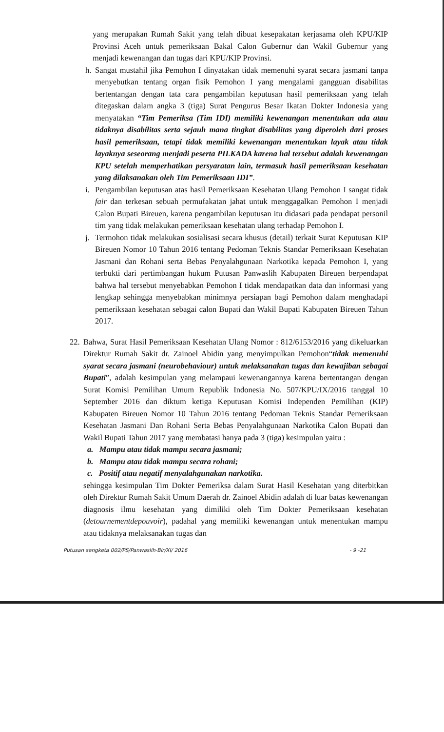yang merupakan Rumah Sakit yang telah dibuat kesepakatan kerjasama oleh KPU/KIP Provinsi Aceh untuk pemeriksaan Bakal Calon Gubernur dan Wakil Gubernur yang menjadi kewenangan dan tugas dari KPU/KIP Provinsi.
h. Sangat mustahil jika Pemohon I dinyatakan tidak memenuhi syarat secara jasmani tanpa menyebutkan tentang organ fisik Pemohon I yang mengalami gangguan disabilitas bertentangan dengan tata cara pengambilan keputusan hasil pemeriksaan yang telah ditegaskan dalam angka 3 (tiga) Surat Pengurus Besar Ikatan Dokter Indonesia yang menyatakan “Tim Pemeriksa (Tim IDI) memiliki kewenangan menentukan ada atau tidaknya disabilitas serta sejauh mana tingkat disabilitas yang diperoleh dari proses hasil pemeriksaan, tetapi tidak memiliki kewenangan menentukan layak atau tidak layaknya seseorang menjadi peserta PILKADA karena hal tersebut adalah kewenangan KPU setelah memperhatikan persyaratan lain, termasuk hasil pemeriksaan kesehatan yang dilaksanakan oleh Tim Pemeriksaan IDI”.
i. Pengambilan keputusan atas hasil Pemeriksaan Kesehatan Ulang Pemohon I sangat tidak fair dan terkesan sebuah permufakatan jahat untuk menggagalkan Pemohon I menjadi Calon Bupati Bireuen, karena pengambilan keputusan itu didasari pada pendapat personil tim yang tidak melakukan pemeriksaan kesehatan ulang terhadap Pemohon I.
j. Termohon tidak melakukan sosialisasi secara khusus (detail) terkait Surat Keputusan KIP Bireuen Nomor 10 Tahun 2016 tentang Pedoman Teknis Standar Pemeriksaan Kesehatan Jasmani dan Rohani serta Bebas Penyalahgunaan Narkotika kepada Pemohon I, yang terbukti dari pertimbangan hukum Putusan Panwaslih Kabupaten Bireuen berpendapat bahwa hal tersebut menyebabkan Pemohon I tidak mendapatkan data dan informasi yang lengkap sehingga menyebabkan minimnya persiapan bagi Pemohon dalam menghadapi pemeriksaan kesehatan sebagai calon Bupati dan Wakil Bupati Kabupaten Bireuen Tahun 2017.
22.
Bahwa, Surat Hasil Pemeriksaan Kesehatan Ulang Nomor : 812/6153/2016 yang dikeluarkan Direktur Rumah Sakit dr. Zainoel Abidin yang menyimpulkan Pemohon“tidak memenuhi syarat secara jasmani (neurobehaviour) untuk melaksanakan tugas dan kewajiban sebagai Bupati”, adalah kesimpulan yang melampaui kewenangannya karena bertentangan dengan Surat Komisi Pemilihan Umum Republik Indonesia No. 507/KPU/IX/2016 tanggal 10 September 2016 dan diktum ketiga Keputusan Komisi Independen Pemilihan (KIP) Kabupaten Bireuen Nomor 10 Tahun 2016 tentang Pedoman Teknis Standar Pemeriksaan Kesehatan Jasmani Dan Rohani Serta Bebas Penyalahgunaan Narkotika Calon Bupati dan Wakil Bupati Tahun 2017 yang membatasi hanya pada 3 (tiga) kesimpulan yaitu :
a. Mampu atau tidak mampu secara jasmani;
b. Mampu atau tidak mampu secara rohani;
c. Positif atau negatif menyalahgunakan narkotika.
sehingga kesimpulan Tim Dokter Pemeriksa dalam Surat Hasil Kesehatan yang diterbitkan oleh Direktur Rumah Sakit Umum Daerah dr. Zainoel Abidin adalah di luar batas kewenangan diagnosis ilmu kesehatan yang dimiliki oleh Tim Dokter Pemeriksaan kesehatan (detournementdepouvoir), padahal yang memiliki kewenangan untuk menentukan mampu atau tidaknya melaksanakan tugas dan
Putusan sengketa 002/PS/Panwaslih-Bir/XI/ 2016 - 9 -21